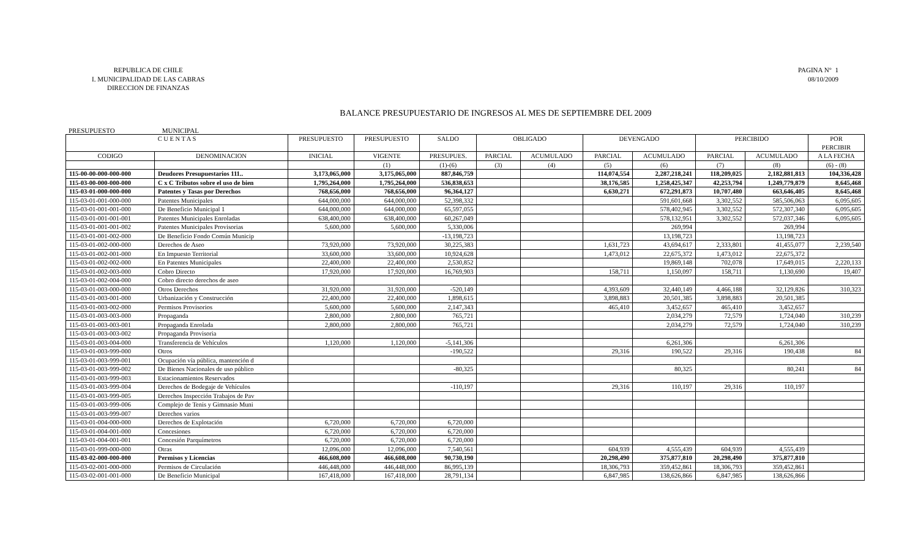REPUBLICA DE CHILE
I. MUNICIPALIDAD DE LAS CABRAS
DIRECCION DE FINANZAS
PAGINA N° 1
08/10/2009
BALANCE PRESUPUESTARIO DE INGRESOS AL MES DE SEPTIEMBRE DEL 2009
PRESUPUESTO MUNICIPAL
| C U E N T A S | | PRESUPUESTO | PRESUPUESTO | SALDO | OBLIGADO | | DEVENGADO | | PERCIBIDO | | POR PERCIBIR |
| --- | --- | --- | --- | --- | --- | --- | --- | --- | --- | --- | --- |
| CODIGO | DENOMINACION | INICIAL | VIGENTE | PRESUPUES. | PARCIAL | ACUMULADO | PARCIAL | ACUMULADO | PARCIAL | ACUMULADO | A LA FECHA |
| | | | (1) | (1)-(6) | (3) | (4) | (5) | (6) | (7) | (8) | (6) - (8) |
| 115-00-00-000-000-000 | Deudores Presupuestarios 111.. | 3,173,065,000 | 3,175,065,000 | 887,846,759 | | | 114,074,554 | 2,287,218,241 | 118,209,025 | 2,182,881,813 | 104,336,428 |
| 115-03-00-000-000-000 | C x C Tributos sobre el uso de bien | 1,795,264,000 | 1,795,264,000 | 536,838,653 | | | 38,176,585 | 1,258,425,347 | 42,253,794 | 1,249,779,879 | 8,645,468 |
| 115-03-01-000-000-000 | Patentes y Tasas por Derechos | 768,656,000 | 768,656,000 | 96,364,127 | | | 6,630,271 | 672,291,873 | 10,707,480 | 663,646,405 | 8,645,468 |
| 115-03-01-001-000-000 | Patentes Municipales | 644,000,000 | 644,000,000 | 52,398,332 | | | | 591,601,668 | 3,302,552 | 585,506,063 | 6,095,605 |
| 115-03-01-001-001-000 | De Beneficio Municipal 1 | 644,000,000 | 644,000,000 | 65,597,055 | | | | 578,402,945 | 3,302,552 | 572,307,340 | 6,095,605 |
| 115-03-01-001-001-001 | Patentes Municipales Enroladas | 638,400,000 | 638,400,000 | 60,267,049 | | | | 578,132,951 | 3,302,552 | 572,037,346 | 6,095,605 |
| 115-03-01-001-001-002 | Patentes Municipales Provisorias | 5,600,000 | 5,600,000 | 5,330,006 | | | | 269,994 | | 269,994 | |
| 115-03-01-001-002-000 | De Beneficio Fondo Común Municip | | | -13,198,723 | | | | 13,198,723 | | 13,198,723 | |
| 115-03-01-002-000-000 | Derechos de Aseo | 73,920,000 | 73,920,000 | 30,225,383 | | | 1,631,723 | 43,694,617 | 2,333,801 | 41,455,077 | 2,239,540 |
| 115-03-01-002-001-000 | En Impuesto Territorial | 33,600,000 | 33,600,000 | 10,924,628 | | | 1,473,012 | 22,675,372 | 1,473,012 | 22,675,372 | |
| 115-03-01-002-002-000 | En Patentes Municipales | 22,400,000 | 22,400,000 | 2,530,852 | | | | 19,869,148 | 702,078 | 17,649,015 | 2,220,133 |
| 115-03-01-002-003-000 | Cobro Directo | 17,920,000 | 17,920,000 | 16,769,903 | | | 158,711 | 1,150,097 | 158,711 | 1,130,690 | 19,407 |
| 115-03-01-002-004-000 | Cobro directo derechos de aseo | | | | | | | | | | |
| 115-03-01-003-000-000 | Otros Derechos | 31,920,000 | 31,920,000 | -520,149 | | | 4,393,609 | 32,440,149 | 4,466,188 | 32,129,826 | 310,323 |
| 115-03-01-003-001-000 | Urbanización y Construcción | 22,400,000 | 22,400,000 | 1,898,615 | | | 3,898,883 | 20,501,385 | 3,898,883 | 20,501,385 | |
| 115-03-01-003-002-000 | Permisos Provisorios | 5,600,000 | 5,600,000 | 2,147,343 | | | 465,410 | 3,452,657 | 465,410 | 3,452,657 | |
| 115-03-01-003-003-000 | Propaganda | 2,800,000 | 2,800,000 | 765,721 | | | | 2,034,279 | 72,579 | 1,724,040 | 310,239 |
| 115-03-01-003-003-001 | Propaganda Enrolada | 2,800,000 | 2,800,000 | 765,721 | | | | 2,034,279 | 72,579 | 1,724,040 | 310,239 |
| 115-03-01-003-003-002 | Propaganda Provisoria | | | | | | | | | | |
| 115-03-01-003-004-000 | Transferencia de Vehículos | 1,120,000 | 1,120,000 | -5,141,306 | | | | 6,261,306 | | 6,261,306 | |
| 115-03-01-003-999-000 | Otros | | | -190,522 | | | 29,316 | 190,522 | 29,316 | 190,438 | 84 |
| 115-03-01-003-999-001 | Ocupación vía pública, mantención d | | | | | | | | | | |
| 115-03-01-003-999-002 | De Bienes Nacionales de uso público | | | -80,325 | | | | 80,325 | | 80,241 | 84 |
| 115-03-01-003-999-003 | Estacionamientos Reservados | | | | | | | | | | |
| 115-03-01-003-999-004 | Derechos de Bodegaje de Vehículos | | | -110,197 | | | 29,316 | 110,197 | 29,316 | 110,197 | |
| 115-03-01-003-999-005 | Derechos Inspección Trabajos de Pav | | | | | | | | | | |
| 115-03-01-003-999-006 | Complejo de Tenis y Gimnasio Muni | | | | | | | | | | |
| 115-03-01-003-999-007 | Derechos varios | | | | | | | | | | |
| 115-03-01-004-000-000 | Derechos de Explotación | 6,720,000 | 6,720,000 | 6,720,000 | | | | | | | |
| 115-03-01-004-001-000 | Concesiones | 6,720,000 | 6,720,000 | 6,720,000 | | | | | | | |
| 115-03-01-004-001-001 | Concesión Parquímetros | 6,720,000 | 6,720,000 | 6,720,000 | | | | | | | |
| 115-03-01-999-000-000 | Otras | 12,096,000 | 12,096,000 | 7,540,561 | | | 604,939 | 4,555,439 | 604,939 | 4,555,439 | |
| 115-03-02-000-000-000 | Permisos y Licencias | 466,608,000 | 466,608,000 | 90,730,190 | | | 20,298,490 | 375,877,810 | 20,298,490 | 375,877,810 | |
| 115-03-02-001-000-000 | Permisos de Circulación | 446,448,000 | 446,448,000 | 86,995,139 | | | 18,306,793 | 359,452,861 | 18,306,793 | 359,452,861 | |
| 115-03-02-001-001-000 | De Beneficio Municipal | 167,418,000 | 167,418,000 | 28,791,134 | | | 6,847,985 | 138,626,866 | 6,847,985 | 138,626,866 | |